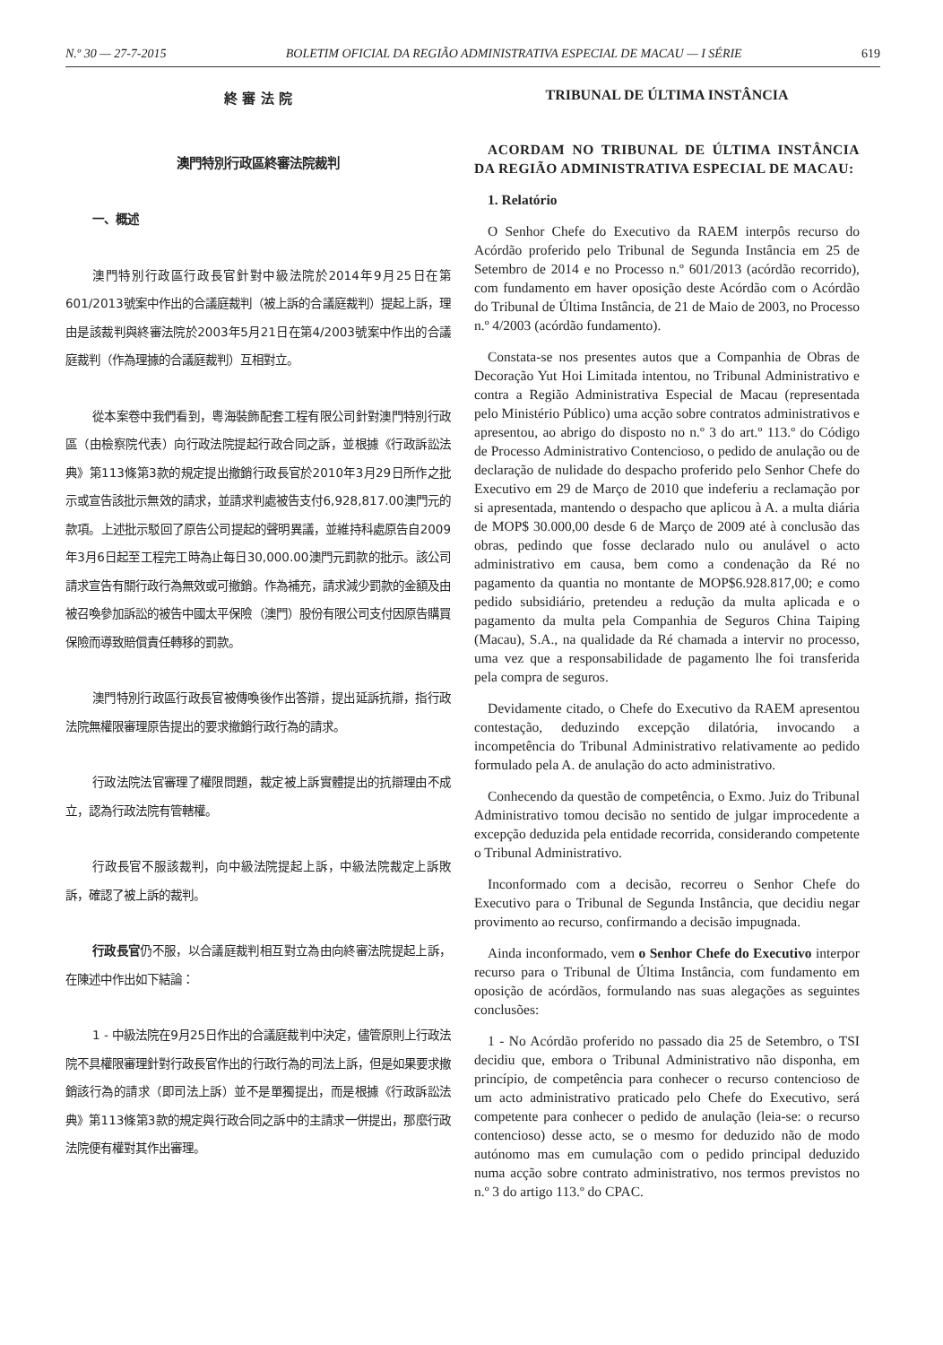N.º 30 — 27-7-2015 BOLETIM OFICIAL DA REGIÃO ADMINISTRATIVA ESPECIAL DE MACAU — I SÉRIE 619
終 審 法 院
澳門特別行政區終審法院裁判
一、概述
澳門特別行政區行政長官針對中級法院於2014年9月25日在第601/2013號案中作出的合議庭裁判（被上訴的合議庭裁判）提起上訴，理由是該裁判與終審法院於2003年5月21日在第4/2003號案中作出的合議庭裁判（作為理據的合議庭裁判）互相對立。
從本案卷中我們看到，粵海裝飾配套工程有限公司針對澳門特別行政區（由檢察院代表）向行政法院提起行政合同之訴，並根據《行政訴訟法典》第113條第3款的規定提出撤銷行政長官於2010年3月29日所作之批示或宣告該批示無效的請求，並請求判處被告支付6,928,817.00澳門元的款項。上述批示駁回了原告公司提起的聲明異議，並維持科處原告自2009年3月6日起至工程完工時為止每日30,000.00澳門元罰款的批示。該公司請求宣告有關行政行為無效或可撤銷。作為補充，請求減少罰款的金額及由被召喚參加訴訟的被告中國太平保險（澳門）股份有限公司支付因原告購買保險而導致賠償責任轉移的罰款。
澳門特別行政區行政長官被傳喚後作出答辯，提出延訴抗辯，指行政法院無權限審理原告提出的要求撤銷行政行為的請求。
行政法院法官審理了權限問題，裁定被上訴實體提出的抗辯理由不成立，認為行政法院有管轄權。
行政長官不服該裁判，向中級法院提起上訴，中級法院裁定上訴敗訴，確認了被上訴的裁判。
行政長官仍不服，以合議庭裁判相互對立為由向終審法院提起上訴，在陳述中作出如下結論：
1 - 中級法院在9月25日作出的合議庭裁判中決定，儘管原則上行政法院不具權限審理針對行政長官作出的行政行為的司法上訴，但是如果要求撤銷該行為的請求（即司法上訴）並不是單獨提出，而是根據《行政訴訟法典》第113條第3款的規定與行政合同之訴中的主請求一併提出，那麼行政法院便有權對其作出審理。
TRIBUNAL DE ÚLTIMA INSTÂNCIA
ACORDAM NO TRIBUNAL DE ÚLTIMA INSTÂNCIA DA REGIÃO ADMINISTRATIVA ESPECIAL DE MACAU:
1. Relatório
O Senhor Chefe do Executivo da RAEM interpôs recurso do Acórdão proferido pelo Tribunal de Segunda Instância em 25 de Setembro de 2014 e no Processo n.º 601/2013 (acórdão recorrido), com fundamento em haver oposição deste Acórdão com o Acórdão do Tribunal de Última Instância, de 21 de Maio de 2003, no Processo n.º 4/2003 (acórdão fundamento).
Constata-se nos presentes autos que a Companhia de Obras de Decoração Yut Hoi Limitada intentou, no Tribunal Administrativo e contra a Região Administrativa Especial de Macau (representada pelo Ministério Público) uma acção sobre contratos administrativos e apresentou, ao abrigo do disposto no n.º 3 do art.º 113.º do Código de Processo Administrativo Contencioso, o pedido de anulação ou de declaração de nulidade do despacho proferido pelo Senhor Chefe do Executivo em 29 de Março de 2010 que indeferiu a reclamação por si apresentada, mantendo o despacho que aplicou à A. a multa diária de MOP$ 30.000,00 desde 6 de Março de 2009 até à conclusão das obras, pedindo que fosse declarado nulo ou anulável o acto administrativo em causa, bem como a condenação da Ré no pagamento da quantia no montante de MOP$6.928.817,00; e como pedido subsidiário, pretendeu a redução da multa aplicada e o pagamento da multa pela Companhia de Seguros China Taiping (Macau), S.A., na qualidade da Ré chamada a intervir no processo, uma vez que a responsabilidade de pagamento lhe foi transferida pela compra de seguros.
Devidamente citado, o Chefe do Executivo da RAEM apresentou contestação, deduzindo excepção dilatória, invocando a incompetência do Tribunal Administrativo relativamente ao pedido formulado pela A. de anulação do acto administrativo.
Conhecendo da questão de competência, o Exmo. Juiz do Tribunal Administrativo tomou decisão no sentido de julgar improcedente a excepção deduzida pela entidade recorrida, considerando competente o Tribunal Administrativo.
Inconformado com a decisão, recorreu o Senhor Chefe do Executivo para o Tribunal de Segunda Instância, que decidiu negar provimento ao recurso, confirmando a decisão impugnada.
Ainda inconformado, vem o Senhor Chefe do Executivo interpor recurso para o Tribunal de Última Instância, com fundamento em oposição de acórdãos, formulando nas suas alegações as seguintes conclusões:
1 - No Acórdão proferido no passado dia 25 de Setembro, o TSI decidiu que, embora o Tribunal Administrativo não disponha, em princípio, de competência para conhecer o recurso contencioso de um acto administrativo praticado pelo Chefe do Executivo, será competente para conhecer o pedido de anulação (leia-se: o recurso contencioso) desse acto, se o mesmo for deduzido não de modo autónomo mas em cumulação com o pedido principal deduzido numa acção sobre contrato administrativo, nos termos previstos no n.º 3 do artigo 113.º do CPAC.